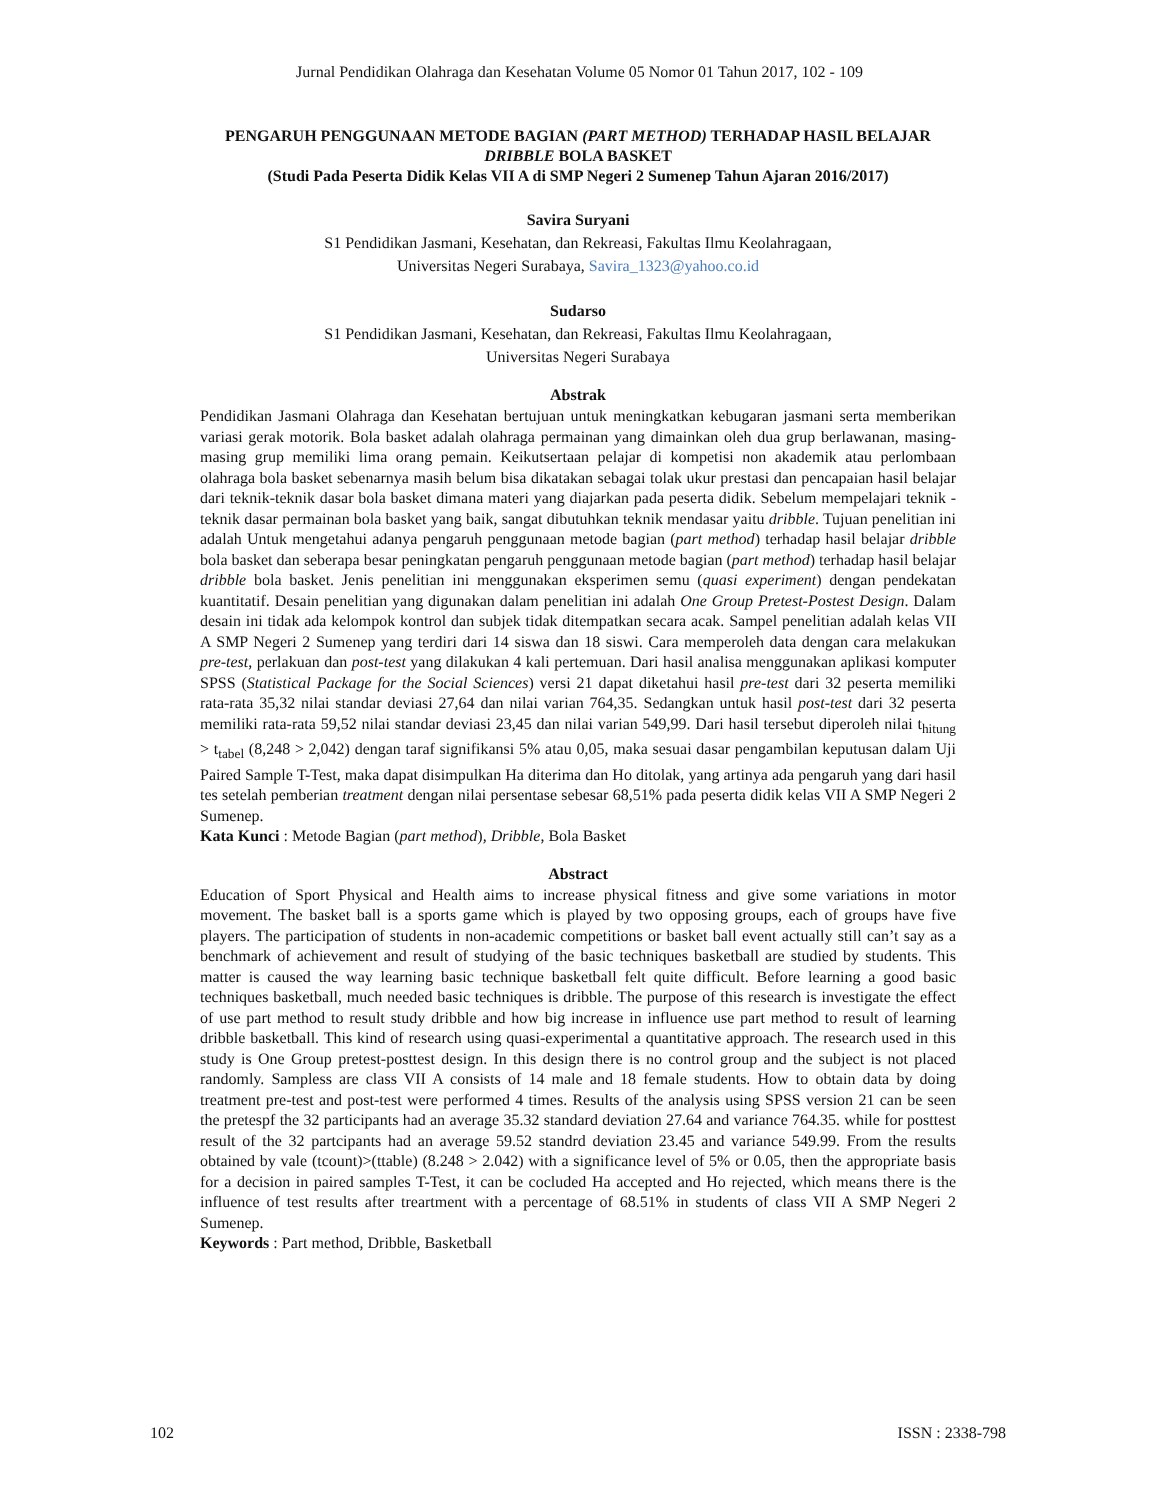Jurnal Pendidikan Olahraga dan Kesehatan Volume 05 Nomor 01 Tahun 2017, 102 - 109
PENGARUH PENGGUNAAN METODE BAGIAN (PART METHOD) TERHADAP HASIL BELAJAR DRIBBLE BOLA BASKET
(Studi Pada Peserta Didik Kelas VII A di SMP Negeri 2 Sumenep Tahun Ajaran 2016/2017)
Savira Suryani
S1 Pendidikan Jasmani, Kesehatan, dan Rekreasi, Fakultas Ilmu Keolahragaan,
Universitas Negeri Surabaya, Savira_1323@yahoo.co.id
Sudarso
S1 Pendidikan Jasmani, Kesehatan, dan Rekreasi, Fakultas Ilmu Keolahragaan,
Universitas Negeri Surabaya
Abstrak
Pendidikan Jasmani Olahraga dan Kesehatan bertujuan untuk meningkatkan kebugaran jasmani serta memberikan variasi gerak motorik. Bola basket adalah olahraga permainan yang dimainkan oleh dua grup berlawanan, masing-masing grup memiliki lima orang pemain. Keikutsertaan pelajar di kompetisi non akademik atau perlombaan olahraga bola basket sebenarnya masih belum bisa dikatakan sebagai tolak ukur prestasi dan pencapaian hasil belajar dari teknik-teknik dasar bola basket dimana materi yang diajarkan pada peserta didik. Sebelum mempelajari teknik - teknik dasar permainan bola basket yang baik, sangat dibutuhkan teknik mendasar yaitu dribble. Tujuan penelitian ini adalah Untuk mengetahui adanya pengaruh penggunaan metode bagian (part method) terhadap hasil belajar dribble bola basket dan seberapa besar peningkatan pengaruh penggunaan metode bagian (part method) terhadap hasil belajar dribble bola basket. Jenis penelitian ini menggunakan eksperimen semu (quasi experiment) dengan pendekatan kuantitatif. Desain penelitian yang digunakan dalam penelitian ini adalah One Group Pretest-Postest Design. Dalam desain ini tidak ada kelompok kontrol dan subjek tidak ditempatkan secara acak. Sampel penelitian adalah kelas VII A SMP Negeri 2 Sumenep yang terdiri dari 14 siswa dan 18 siswi. Cara memperoleh data dengan cara melakukan pre-test, perlakuan dan post-test yang dilakukan 4 kali pertemuan. Dari hasil analisa menggunakan aplikasi komputer SPSS (Statistical Package for the Social Sciences) versi 21 dapat diketahui hasil pre-test dari 32 peserta memiliki rata-rata 35,32 nilai standar deviasi 27,64 dan nilai varian 764,35. Sedangkan untuk hasil post-test dari 32 peserta memiliki rata-rata 59,52 nilai standar deviasi 23,45 dan nilai varian 549,99. Dari hasil tersebut diperoleh nilai t<sub>hitung</sub> > t<sub>tabel</sub> (8,248 > 2,042) dengan taraf signifikansi 5% atau 0,05, maka sesuai dasar pengambilan keputusan dalam Uji Paired Sample T-Test, maka dapat disimpulkan Ha diterima dan Ho ditolak, yang artinya ada pengaruh yang dari hasil tes setelah pemberian treatment dengan nilai persentase sebesar 68,51% pada peserta didik kelas VII A SMP Negeri 2 Sumenep.
Kata Kunci : Metode Bagian (part method), Dribble, Bola Basket
Abstract
Education of Sport Physical and Health aims to increase physical fitness and give some variations in motor movement. The basket ball is a sports game which is played by two opposing groups, each of groups have five players. The participation of students in non-academic competitions or basket ball event actually still can’t say as a benchmark of achievement and result of studying of the basic techniques basketball are studied by students. This matter is caused the way learning basic technique basketball felt quite difficult. Before learning a good basic techniques basketball, much needed basic techniques is dribble. The purpose of this research is investigate the effect of use part method to result study dribble and how big increase in influence use part method to result of learning dribble basketball. This kind of research using quasi-experimental a quantitative approach. The research used in this study is One Group pretest-posttest design. In this design there is no control group and the subject is not placed randomly. Sampless are class VII A consists of 14 male and 18 female students. How to obtain data by doing treatment pre-test and post-test were performed 4 times. Results of the analysis using SPSS version 21 can be seen the pretespf the 32 participants had an average 35.32 standard deviation 27.64 and variance 764.35. while for posttest result of the 32 partcipants had an average 59.52 standrd deviation 23.45 and variance 549.99. From the results obtained by vale (tcount)>(ttable) (8.248 > 2.042) with a significance level of 5% or 0.05, then the appropriate basis for a decision in paired samples T-Test, it can be cocluded Ha accepted and Ho rejected, which means there is the influence of test results after treartment with a percentage of 68.51% in students of class VII A SMP Negeri 2 Sumenep.
Keywords : Part method, Dribble, Basketball
102 ISSN : 2338-798